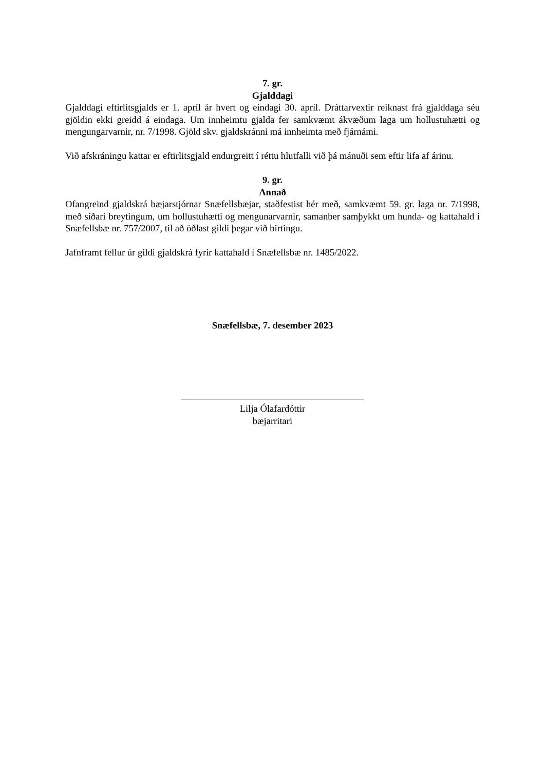7. gr.
Gjalddagi
Gjalddagi eftirlitsgjalds er 1. apríl ár hvert og eindagi 30. apríl. Dráttarvextir reiknast frá gjalddaga séu gjöldin ekki greidd á eindaga. Um innheimtu gjalda fer samkvæmt ákvæðum laga um hollustuhætti og mengungarvarnir, nr. 7/1998. Gjöld skv. gjaldskránni má innheimta með fjárnámi.
Við afskráningu kattar er eftirlitsgjald endurgreitt í réttu hlutfalli við þá mánuði sem eftir lifa af árinu.
9. gr.
Annað
Ofangreind gjaldskrá bæjarstjórnar Snæfellsbæjar, staðfestist hér með, samkvæmt 59. gr. laga nr. 7/1998, með síðari breytingum, um hollustuhætti og mengunarvarnir, samanber samþykkt um hunda- og kattahald í Snæfellsbæ nr. 757/2007, til að öðlast gildi þegar við birtingu.
Jafnframt fellur úr gildi gjaldskrá fyrir kattahald í Snæfellsbæ nr. 1485/2022.
Snæfellsbæ, 7. desember 2023
Lilja Ólafardóttir
bæjarritari